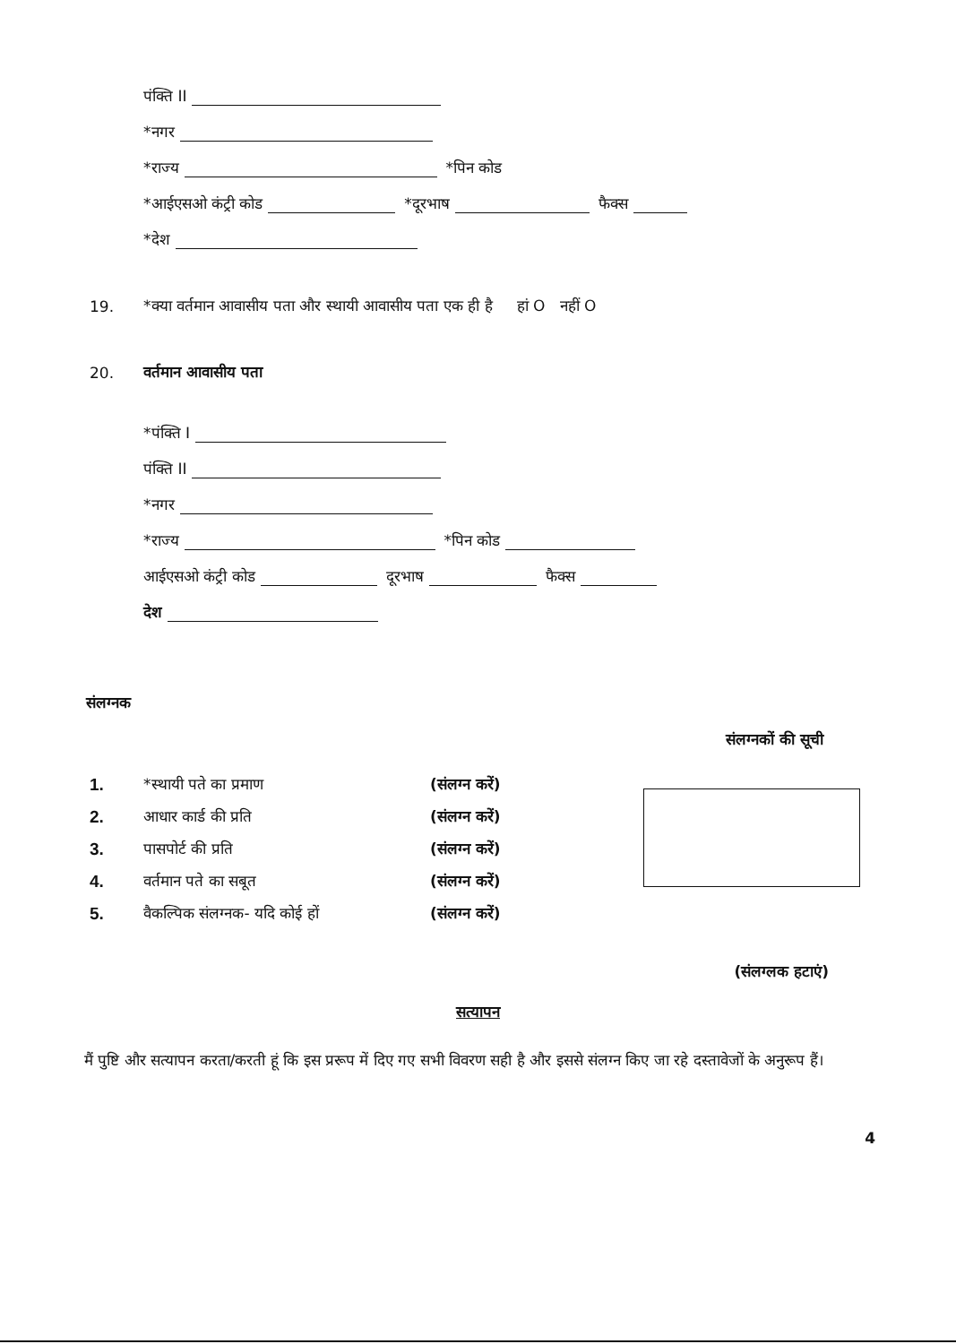पंक्ति II
*नगर
*राज्य *पिन कोड
*आईएसओ कंट्री कोड *दूरभाष फैक्स
*देश
19. *क्या वर्तमान आवासीय पता और स्थायी आवासीय पता एक ही है हां O नहीं O
20. वर्तमान आवासीय पता
*पंक्ति I
पंक्ति II
*नगर
*राज्य *पिन कोड
आईएसओ कंट्री कोड दूरभाष फैक्स
देश
संलग्नक
संलग्नकों की सूची
1. *स्थायी पते का प्रमाण (संलग्न करें)
2. आधार कार्ड की प्रति (संलग्न करें)
3. पासपोर्ट की प्रति (संलग्न करें)
4. वर्तमान पते का सबूत (संलग्न करें)
5. वैकल्पिक संलग्नक- यदि कोई हों (संलग्न करें)
(संलग्लक हटाएं)
सत्यापन
मैं पुष्टि और सत्यापन करता/करती हूं कि इस प्ररूप में दिए गए सभी विवरण सही है और इससे संलग्न किए जा रहे दस्तावेजों के अनुरूप हैं।
4